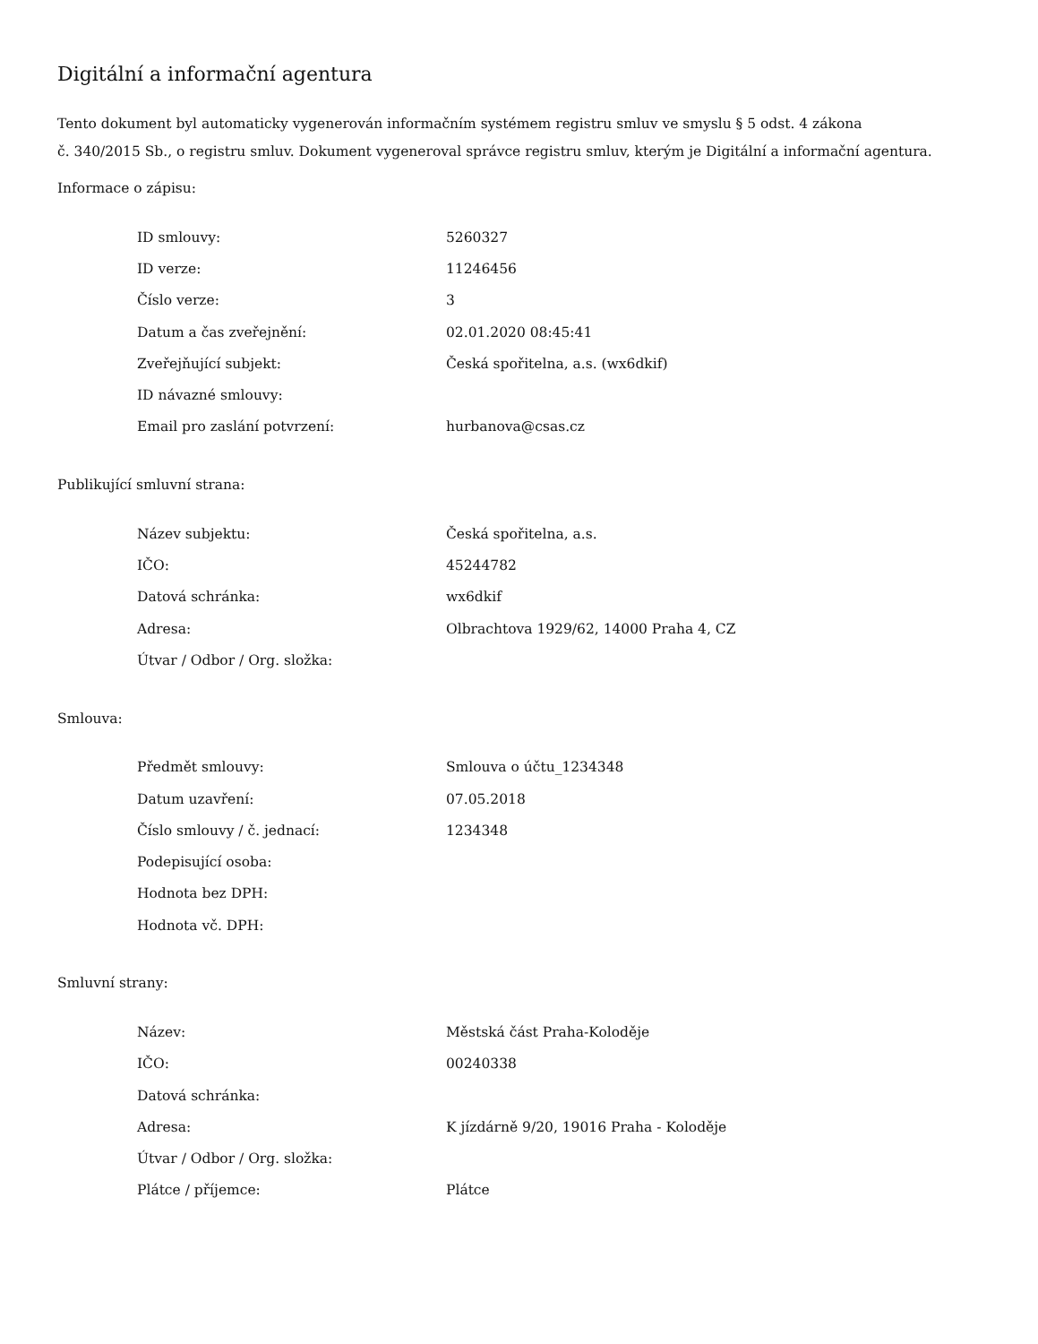Digitální a informační agentura
Tento dokument byl automaticky vygenerován informačním systémem registru smluv ve smyslu § 5 odst. 4 zákona
č. 340/2015 Sb., o registru smluv. Dokument vygeneroval správce registru smluv, kterým je Digitální a informační agentura.
Informace o zápisu:
| ID smlouvy: | 5260327 |
| ID verze: | 11246456 |
| Číslo verze: | 3 |
| Datum a čas zveřejnění: | 02.01.2020 08:45:41 |
| Zveřejňující subjekt: | Česká spořitelna, a.s. (wx6dkif) |
| ID návazné smlouvy: | |
| Email pro zaslání potvrzení: | hurbanova@csas.cz |
Publikující smluvní strana:
| Název subjektu: | Česká spořitelna, a.s. |
| IČO: | 45244782 |
| Datová schránka: | wx6dkif |
| Adresa: | Olbrachtova 1929/62, 14000 Praha 4, CZ |
| Útvar / Odbor / Org. složka: | |
Smlouva:
| Předmět smlouvy: | Smlouva o účtu_1234348 |
| Datum uzavření: | 07.05.2018 |
| Číslo smlouvy / č. jednací: | 1234348 |
| Podepisující osoba: | |
| Hodnota bez DPH: | |
| Hodnota vč. DPH: | |
Smluvní strany:
| Název: | Městská část Praha-Koloděje |
| IČO: | 00240338 |
| Datová schránka: | |
| Adresa: | K jízdárně 9/20, 19016 Praha - Koloděje |
| Útvar / Odbor / Org. složka: | |
| Plátce / příjemce: | Plátce |